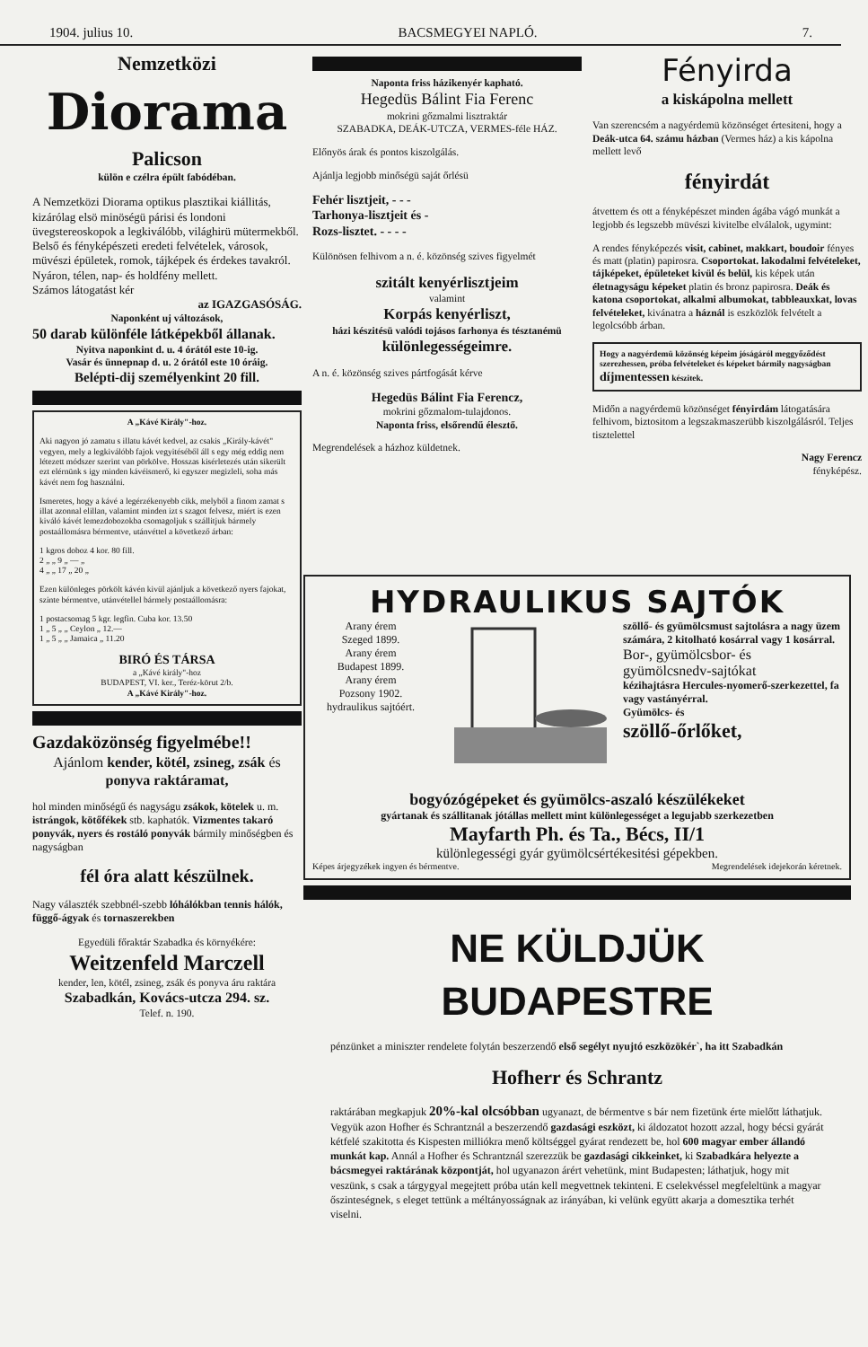1904. julius 10. BACSMEGYEI NAPLÓ. 7.
Nemzetközi
Diorama
Palicson
külön e czélra épült fabódéban.
A Nemzetközi Diorama optikus plasztikai kiállitás, kizárólag elsö minöségü párisi és londoni üvegstereoskopok a legkiválóbb, világhirü mütermekből. Belső és fényképészeti eredeti felvételek, városok, müvészi épületek, romok, tájképek és érdekes tavakról. Nyáron, télen, nap- és holdfény mellett.
Számos látogatást kér
az IGAZGASÓSÁG.
Naponként uj változások,
50 darab különféle látképekből állanak.
Nyitva naponkint d. u. 4 órától este 10-ig.
Vasár és ünnepnap d. u. 2 órától este 10 óráig.
Belépti-dij személyenkint 20 fill.
A „Kávé Király"-hoz.
Aki nagyon jó zamatu s illatu kávét kedvel, az csakis „Király-kávét" vegyen, mely a legkiválóbb fajok vegyitéséből áll s egy még eddig nem létezett módszer szerint van pörkölve. Hosszas kisérletezés után sikerült ezt elérnünk s igy minden kávéismerő, ki egyszer megizleli, soha más kávét nem fog használni.
Ismeretes, hogy a kávé a legérzékenyebb cikk, melyből a finom zamat s illat azonnal elillan, valamint minden izt s szagot felvesz, miért is ezen kiváló kávét lemezdobozokba csomagoljuk s szállitjuk bármely postaállomásra bérmentve, utánvéttel a következő árban:
1 kgros doboz 4 kor. 80 fill.
2 „ „ 9 „ — „
4 „ „ 17 „ 20 „
Ezen különleges pörkölt kávén kivül ajánljuk a következő nyers fajokat, szinte bérmentve, utánvétellel bármely postaállomásra:
1 postacsomag 5 kgr. legfin. Cuba kor. 13.50
1 „ 5 „ „ Ceylon „ 12.—
1 „ 5 „ „ Jamaica „ 11.20
BIRÓ ÉS TÁRSA
a „Kávé király"-hoz
BUDAPEST, VI. ker., Teréz-körut 2/b.
A „Kávé Király"-hoz.
Gazdaközönség figyelmébe!!
Ajánlom kender, kötél, zsineg, zsák és ponyva raktáramat,
hol minden minőségű és nagyságu zsákok, kötelek u. m. istrángok, kötőfékek stb. kaphatók. Vizmentes takaró ponyvák, nyers és rostáló ponyvák bármily minőségben és nagyságban
fél óra alatt készülnek.
Nagy választék szebbnél-szebb lóhálókban tennis hálók, függő-ágyak és tornaszerekben
Egyedüli főraktár Szabadka és környékére:
Weitzenfeld Marczell
kender, len, kötél, zsineg, zsák és ponyva áru raktára
Szabadkán, Kovács-utcza 294. sz.
Telef. n. 190.
Naponta friss házikenyér kapható.
Hegedüs Bálint Fia Ferenc
mokrini gőzmalmi lisztraktár
SZABADKA, DEÁK-UTCZA, VERMES-féle HÁZ.
Előnyös árak és pontos kiszolgálás.
Ajánlja legjobb minőségü saját őrlésü
Fehér lisztjeit, - - -
Tarhonya-lisztjeit és -
Rozs-lisztet. - - - -
Különösen felhivom a n. é. közönség szives figyelmét
szitált kenyérlisztjeim
valamint
Korpás kenyérliszt,
házi készitésü valódi tojásos farhonya és tésztanémü
különlegességeimre.
A n. é. közönség szives pártfogását kérve
Hegedüs Bálint Fia Ferencz,
mokrini gőzmalom-tulajdonos.
Naponta friss, elsőrendű élesztő.
Megrendelések a házhoz küldetnek.
Fényirda
a kiskápolna mellett
Van szerencsém a nagyérdemü közönséget értesiteni, hogy a Deák-utca 64. számu házban (Vermes ház) a kis kápolna mellett levő
fényirdát
átvettem és ott a fényképészet minden ágába vágó munkát a legjobb és legszebb müvészi kivitelbe elválalok, ugymint:
A rendes fényképezés visit, cabinet, makkart, boudoir fényes és matt (platin) papirosra. Csoportokat. lakodalmi felvételeket, tájképeket, épületeket kivül és belül, kis képek után életnagyságu képeket platin és bronz papirosra. Deák és katona csoportokat, alkalmi albumokat, tabbleauxkat, lovas felvételeket, kivánatra a háznál is eszközlök felvételt a legolcsóbb árban.
Hogy a nagyérdemü közönség képeim jóságáról meggyőződést szerezhessen, próba felvételeket és képeket bármily nagyságban díjmentessen készitek.
Midőn a nagyérdemü közönséget fényirdám látogatására felhivom, biztositom a legszakmaszerübb kiszolgálásról. Teljes tisztelettel
Nagy Ferencz
fényképész.
HYDRAULIKUS SAJTÓK
Arany érem
Szeged 1899.
Arany érem
Budapest 1899.
Arany érem
Pozsony 1902.
hydraulikus sajtóért.
szöllő- és gyümölcsmust sajtolásra a nagy üzem számára, 2 kitolható kosárral vagy 1 kosárral.
Bor-, gyümölcsbor- és gyümölcsnedv-sajtókat
kézihajtásra Hercules-nyomerő-szerkezettel, fa vagy vastányérral.
Gyümölcs- és
szöllő-őrlőket,
bogyózógépeket és gyümölcs-aszaló készülékeket
gyártanak és szállitanak jótállas mellett mint különlegességet a legujabb szerkezetben
Mayfarth Ph. és Ta., Bécs, II/1
különlegességi gyár gyümölcsértékesitési gépekben.
Képes árjegyzékek ingyen és bérmentve. Megrendelések idejekorán kéretnek.
NE KÜLDJÜK BUDAPESTRE
pénzünket a miniszter rendelete folytán beszerzendő első segélyt nyujtó eszközökér`, ha itt Szabadkán
Hofherr és Schrantz
raktárában megkapjuk 20%-kal olcsóbban ugyanazt, de bérmentve s bár nem fizetünk érte mielőtt láthatjuk. Vegyük azon Hofher és Schrantznál a beszerzendő gazdasági eszközt, ki áldozatot hozott azzal, hogy bécsi gyárát kétfelé szakitotta és Kispesten milliókra menő költséggel gyárat rendezett be, hol 600 magyar ember állandó munkát kap. Annál a Hofher és Schrantznál szerezzük be gazdasági cikkeinket, ki Szabadkára helyezte a bácsmegyei raktárának központját, hol ugyanazon árért vehetünk, mint Budapesten; láthatjuk, hogy mit veszünk, s csak a tárgygyal megejtett próba után kell megvettnek tekinteni. E cselekvéssel megfeleltünk a magyar őszinteségnek, s eleget tettünk a méltányosságnak az irányában, ki velünk együtt akarja a domesztika terhét viselni.